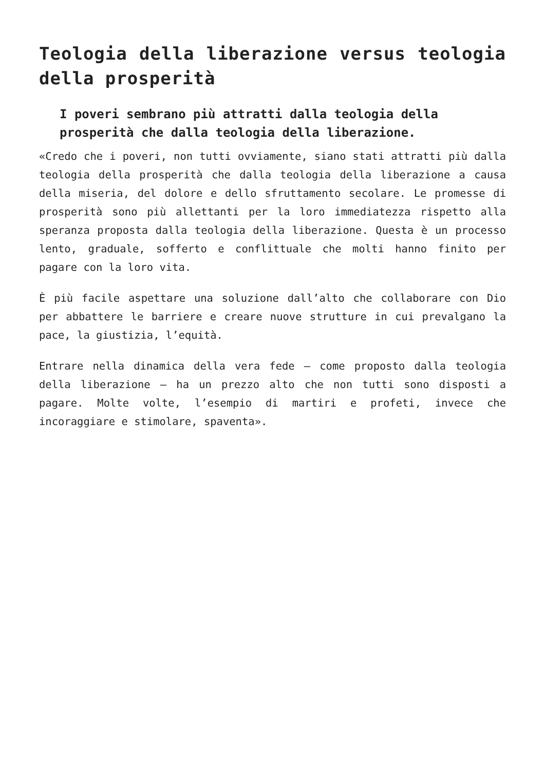Teologia della liberazione versus teologia della prosperità
I poveri sembrano più attratti dalla teologia della prosperità che dalla teologia della liberazione.
«Credo che i poveri, non tutti ovviamente, siano stati attratti più dalla teologia della prosperità che dalla teologia della liberazione a causa della miseria, del dolore e dello sfruttamento secolare. Le promesse di prosperità sono più allettanti per la loro immediatezza rispetto alla speranza proposta dalla teologia della liberazione. Questa è un processo lento, graduale, sofferto e conflittuale che molti hanno finito per pagare con la loro vita.
È più facile aspettare una soluzione dall’alto che collaborare con Dio per abbattere le barriere e creare nuove strutture in cui prevalgano la pace, la giustizia, l’equità.
Entrare nella dinamica della vera fede – come proposto dalla teologia della liberazione – ha un prezzo alto che non tutti sono disposti a pagare. Molte volte, l’esempio di martiri e profeti, invece che incoraggiare e stimolare, spaventa».